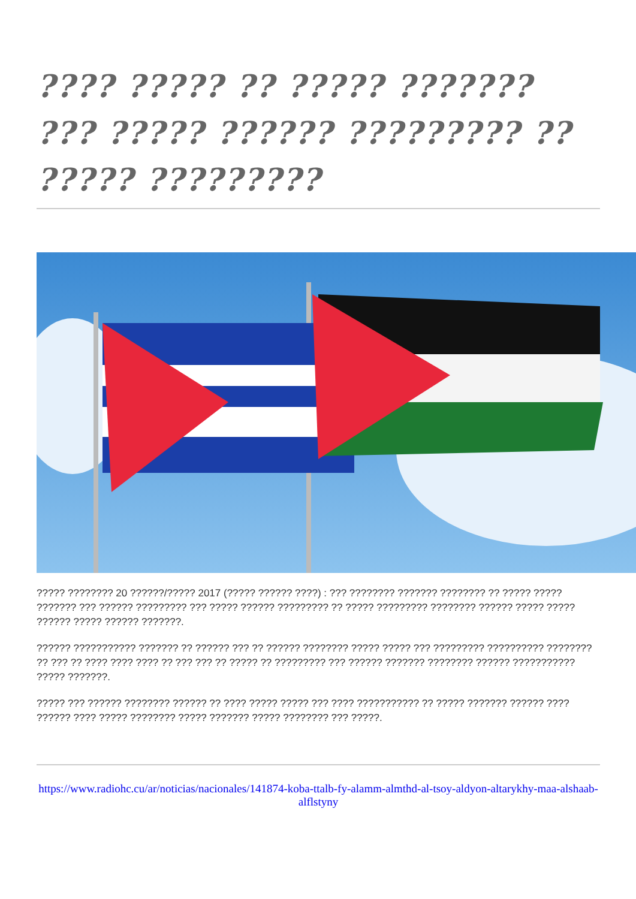???? ????? ?? ????? ??????? ??? ????? ?????? ????????? ?? ????? ?????????
????? ???????? 20 ??????/????? 2017 (????? ?????? ????) : ??? ???????? ??????? ???????? ?? ????? ????? ??????? ??? ?????? ????????? ??? ????? ?????? ????????? ?? ????? ????????? ???????? ?????? ????? ????? ?????? ????? ?????? ???????.
?????? ??????????? ??????? ?? ?????? ??? ?? ?????? ???????? ????? ????? ??? ????????? ?????????? ???????? ?? ??? ?? ???? ???? ???? ?? ??? ??? ?? ????? ?? ????????? ??? ?????? ??????? ???????? ?????? ??????????? ????? ???????.
????? ??? ?????? ???????? ?????? ?? ???? ????? ????? ??? ???? ??????????? ?? ????? ??????? ?????? ???? ?????? ???? ????? ???????? ????? ??????? ????? ???????? ??? ?????.
https://www.radiohc.cu/ar/noticias/nacionales/141874-koba-ttalb-fy-alamm-almthd-al-tsoy-aldyon-altarykhy-maa-alshaab-alflstyny